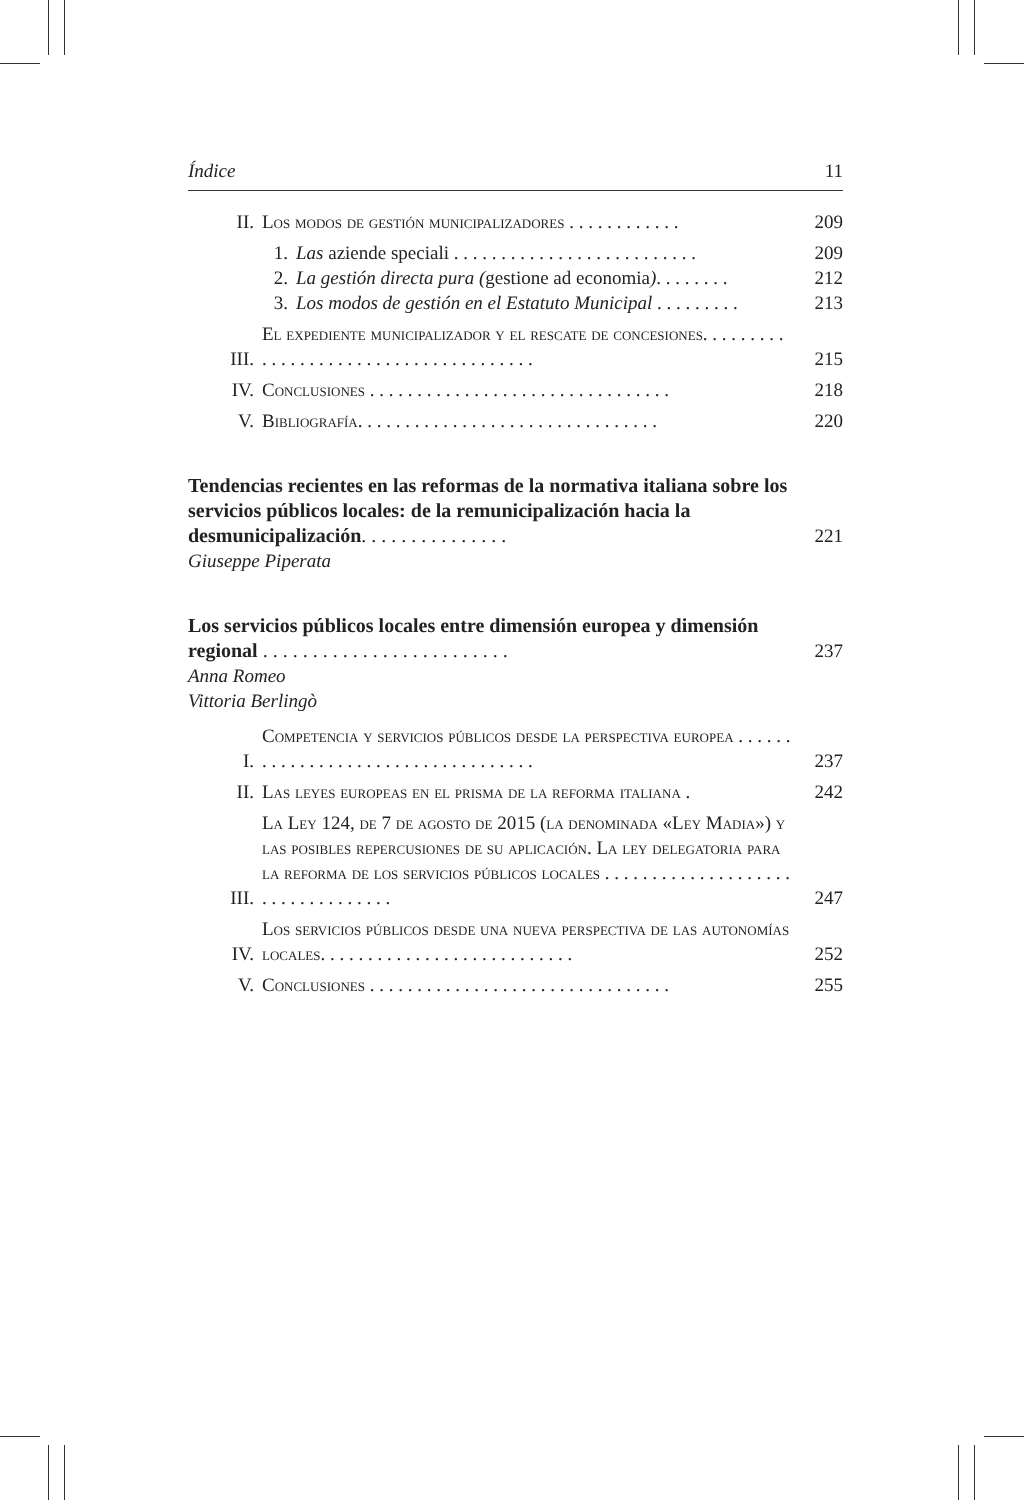Índice 11
II. Los modos de gestión municipalizadores . . . . . . . . . . . . 209
1. Las aziende speciali . . . . . . . . . . . . . . . . . . . . . . . . . . 209
2. La gestión directa pura (gestione ad economia). . . . . . . . 212
3. Los modos de gestión en el Estatuto Municipal . . . . . . . . . 213
III. El expediente municipalizador y el rescate de concesiones. . . . . . . . . . . . . . . . . . . . . . . . . . . . . . . . . . . . . . 215
IV. Conclusiones . . . . . . . . . . . . . . . . . . . . . . . . . . . . . . . . 218
V. Bibliografía. . . . . . . . . . . . . . . . . . . . . . . . . . . . . . . . 220
Tendencias recientes en las reformas de la normativa italiana sobre los servicios públicos locales: de la remunicipalización hacia la desmunicipalización. . . . . . . . . . . . . . . 221
Giuseppe Piperata
Los servicios públicos locales entre dimensión europea y dimensión regional . . . . . . . . . . . . . . . . . . . . . . . . . 237
Anna Romeo
Vittoria Berlingò
I. Competencia y servicios públicos desde la perspectiva europea . . . . . . . . . . . . . . . . . . . . . . . . . . . . . . . . . . . 237
II. Las leyes europeas en el prisma de la reforma italiana . 242
III. La Ley 124, de 7 de agosto de 2015 (la denominada «Ley Madia») y las posibles repercusiones de su aplicación. La ley delegatoria para la reforma de los servicios públicos locales . . . . . . . . . . . . . . . . . . . . . . . . . . . . . . . . . . 247
IV. Los servicios públicos desde una nueva perspectiva de las autonomías locales. . . . . . . . . . . . . . . . . . . . . . . . . . . 252
V. Conclusiones . . . . . . . . . . . . . . . . . . . . . . . . . . . . . . . . 255